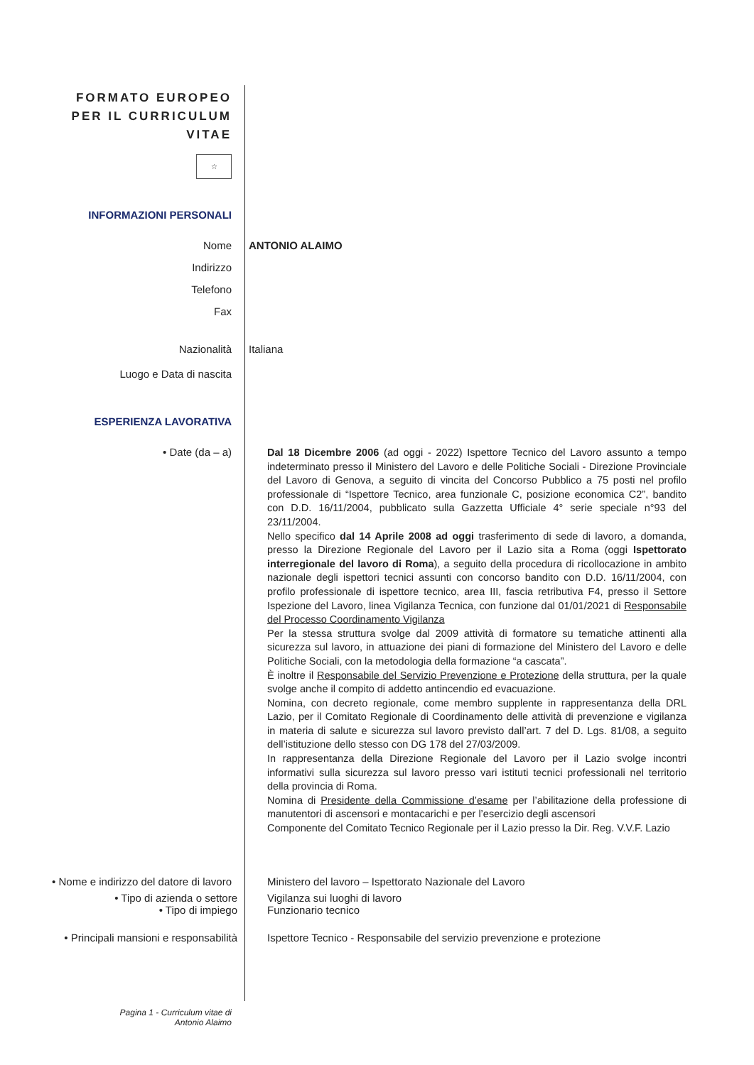FORMATO EUROPEO
PER IL CURRICULUM
VITAE
☆
INFORMAZIONI PERSONALI
Nome ANTONIO ALAIMO
Indirizzo
Telefono
Fax
Nazionalità Italiana
Luogo e Data di nascita
ESPERIENZA LAVORATIVA
• Date (da – a)
Dal 18 Dicembre 2006 (ad oggi - 2022) Ispettore Tecnico del Lavoro assunto a tempo indeterminato presso il Ministero del Lavoro e delle Politiche Sociali - Direzione Provinciale del Lavoro di Genova, a seguito di vincita del Concorso Pubblico a 75 posti nel profilo professionale di “Ispettore Tecnico, area funzionale C, posizione economica C2”, bandito con D.D. 16/11/2004, pubblicato sulla Gazzetta Ufficiale 4° serie speciale n°93 del 23/11/2004.
Nello specifico dal 14 Aprile 2008 ad oggi trasferimento di sede di lavoro, a domanda, presso la Direzione Regionale del Lavoro per il Lazio sita a Roma (oggi Ispettorato interregionale del lavoro di Roma), a seguito della procedura di ricollocazione in ambito nazionale degli ispettori tecnici assunti con concorso bandito con D.D. 16/11/2004, con profilo professionale di ispettore tecnico, area III, fascia retributiva F4, presso il Settore Ispezione del Lavoro, linea Vigilanza Tecnica, con funzione dal 01/01/2021 di Responsabile del Processo Coordinamento Vigilanza
Per la stessa struttura svolge dal 2009 attività di formatore su tematiche attinenti alla sicurezza sul lavoro, in attuazione dei piani di formazione del Ministero del Lavoro e delle Politiche Sociali, con la metodologia della formazione “a cascata”.
È inoltre il Responsabile del Servizio Prevenzione e Protezione della struttura, per la quale svolge anche il compito di addetto antincendio ed evacuazione.
Nomina, con decreto regionale, come membro supplente in rappresentanza della DRL Lazio, per il Comitato Regionale di Coordinamento delle attività di prevenzione e vigilanza in materia di salute e sicurezza sul lavoro previsto dall’art. 7 del D. Lgs. 81/08, a seguito dell’istituzione dello stesso con DG 178 del 27/03/2009.
In rappresentanza della Direzione Regionale del Lavoro per il Lazio svolge incontri informativi sulla sicurezza sul lavoro presso vari istituti tecnici professionali nel territorio della provincia di Roma.
Nomina di Presidente della Commissione d’esame per l’abilitazione della professione di manutentori di ascensori e montacarichi e per l’esercizio degli ascensori
Componente del Comitato Tecnico Regionale per il Lazio presso la Dir. Reg. V.V.F. Lazio
• Nome e indirizzo del datore di lavoro
Ministero del lavoro – Ispettorato Nazionale del Lavoro
• Tipo di azienda o settore
• Tipo di impiego
Vigilanza sui luoghi di lavoro
Funzionario tecnico
• Principali mansioni e responsabilità
Ispettore Tecnico - Responsabile del servizio prevenzione e protezione
Pagina 1 - Curriculum vitae di
Antonio Alaimo